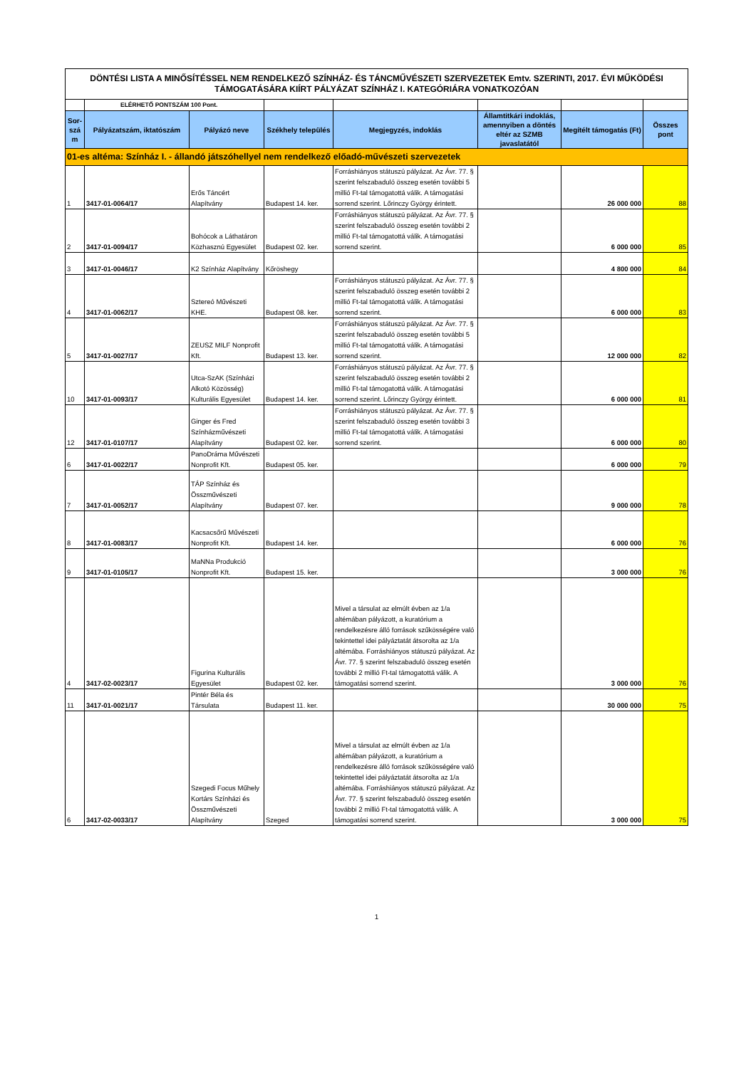| DÖNTÉSI LISTA A MINŐSÍTÉSSEL NEM RENDELKEZŐ SZÍNHÁZ- ÉS TÁNCMŰVÉSZETI SZERVEZETEK Emtv. SZERINTI, 2017. ÉVI MŰKÖDÉSI TÁMOGATÁSÁRA KIÍRT PÁLYÁZAT SZÍNHÁZ I. KATEGÓRIÁRA VONATKOZÓAN | | | | | | | |
| | ELÉRHETŐ PONTSZÁM 100 Pont. | | | | | | |
| Sor-szá m | Pályázatszám, iktatószám | Pályázó neve | Székhely település | Megjegyzés, indoklás | Államtitkári indoklás, amennyiben a döntés eltér az SZMB javaslatától | Megítélt támogatás (Ft) | Összes pont |
| 01-es altéma: Színház I. - állandó játszóhellyel nem rendelkező előadó-művészeti szervezetek | | | | | | | |
| 1 | 3417-01-0064/17 | Erős Táncért Alapítvány | Budapest 14. ker. | Forráshiányos státuszú pályázat. Az Ávr. 77. § szerint felszabaduló összeg esetén további 5 millió Ft-tal támogatottá válik. A támogatási sorrend szerint. Lőrinczy György érintett. | | 26 000 000 | 88 |
| 2 | 3417-01-0094/17 | Bohócok a Láthatáron Közhasznú Egyesület | Budapest 02. ker. | Forráshiányos státuszú pályázat. Az Ávr. 77. § szerint felszabaduló összeg esetén további 2 millió Ft-tal támogatottá válik. A támogatási sorrend szerint. | | 6 000 000 | 85 |
| 3 | 3417-01-0046/17 | K2 Színház Alapítvány | Kőröshegy | | | 4 800 000 | 84 |
| 4 | 3417-01-0062/17 | Sztereó Művészeti KHE. | Budapest 08. ker. | Forráshiányos státuszú pályázat. Az Ávr. 77. § szerint felszabaduló összeg esetén további 2 millió Ft-tal támogatottá válik. A támogatási sorrend szerint. | | 6 000 000 | 83 |
| 5 | 3417-01-0027/17 | ZEUSZ MILF Nonprofit Kft. | Budapest 13. ker. | Forráshiányos státuszú pályázat. Az Ávr. 77. § szerint felszabaduló összeg esetén további 5 millió Ft-tal támogatottá válik. A támogatási sorrend szerint. | | 12 000 000 | 82 |
| 10 | 3417-01-0093/17 | Utca-SzAK (Színházi Alkotó Közösség) Kulturális Egyesület | Budapest 14. ker. | Forráshiányos státuszú pályázat. Az Ávr. 77. § szerint felszabaduló összeg esetén további 2 millió Ft-tal támogatottá válik. A támogatási sorrend szerint. Lőrinczy György érintett. | | 6 000 000 | 81 |
| 12 | 3417-01-0107/17 | Ginger és Fred Színházművészeti Alapítvány | Budapest 02. ker. | Forráshiányos státuszú pályázat. Az Ávr. 77. § szerint felszabaduló összeg esetén további 3 millió Ft-tal támogatottá válik. A támogatási sorrend szerint. | | 6 000 000 | 80 |
| 6 | 3417-01-0022/17 | PanoDráma Művészeti Nonprofit Kft. | Budapest 05. ker. | | | 6 000 000 | 79 |
| 7 | 3417-01-0052/17 | TÁP Színház és Összművészeti Alapítvány | Budapest 07. ker. | | | 9 000 000 | 78 |
| 8 | 3417-01-0083/17 | Kacsacsőrű Művészeti Nonprofit Kft. | Budapest 14. ker. | | | 6 000 000 | 76 |
| 9 | 3417-01-0105/17 | MaNNa Produkció Nonprofit Kft. | Budapest 15. ker. | | | 3 000 000 | 76 |
| 4 | 3417-02-0023/17 | Figurina Kulturális Egyesület | Budapest 02. ker. | Mivel a társulat az elmúlt évben az 1/a altémában pályázott, a kuratórium a rendelkezésre álló források szűkösségére való tekintettel idei pályáztatát átsorolta az 1/a altémába. Forráshiányos státuszú pályázat. Az Ávr. 77. § szerint felszabaduló összeg esetén további 2 millió Ft-tal támogatottá válik. A támogatási sorrend szerint. | | 3 000 000 | 76 |
| 11 | 3417-01-0021/17 | Pintér Béla és Társulata | Budapest 11. ker. | | | 30 000 000 | 75 |
| 6 | 3417-02-0033/17 | Szegedi Focus Műhely Kortárs Színházi és Összművészeti Alapítvány | Szeged | Mivel a társulat az elmúlt évben az 1/a altémában pályázott, a kuratórium a rendelkezésre álló források szűkösségére való tekintettel idei pályáztatát átsorolta az 1/a altémába. Forráshiányos státuszú pályázat. Az Ávr. 77. § szerint felszabaduló összeg esetén további 2 millió Ft-tal támogatottá válik. A támogatási sorrend szerint. | | 3 000 000 | 75 |
1